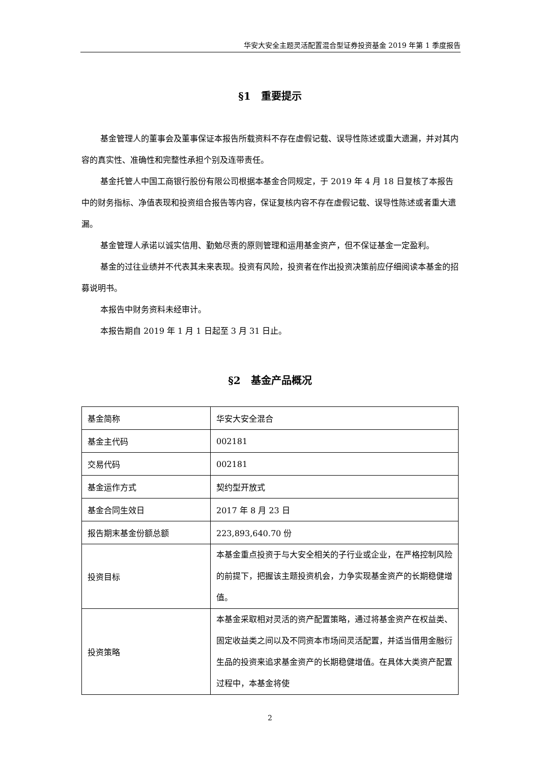华安大安全主题灵活配置混合型证券投资基金 2019 年第 1 季度报告
§1　重要提示
基金管理人的董事会及董事保证本报告所载资料不存在虚假记载、误导性陈述或重大遗漏，并对其内容的真实性、准确性和完整性承担个别及连带责任。
基金托管人中国工商银行股份有限公司根据本基金合同规定，于 2019 年 4 月 18 日复核了本报告中的财务指标、净值表现和投资组合报告等内容，保证复核内容不存在虚假记载、误导性陈述或者重大遗漏。
基金管理人承诺以诚实信用、勤勉尽责的原则管理和运用基金资产，但不保证基金一定盈利。
基金的过往业绩并不代表其未来表现。投资有风险，投资者在作出投资决策前应仔细阅读本基金的招募说明书。
本报告中财务资料未经审计。
本报告期自 2019 年 1 月 1 日起至 3 月 31 日止。
§2　基金产品概况
| 基金简称 | 华安大安全混合 |
| 基金主代码 | 002181 |
| 交易代码 | 002181 |
| 基金运作方式 | 契约型开放式 |
| 基金合同生效日 | 2017 年 8 月 23 日 |
| 报告期末基金份额总额 | 223,893,640.70 份 |
| 投资目标 | 本基金重点投资于与大安全相关的子行业或企业，在严格控制风险的前提下，把握该主题投资机会，力争实现基金资产的长期稳健增值。 |
| 投资策略 | 本基金采取相对灵活的资产配置策略，通过将基金资产在权益类、固定收益类之间以及不同资本市场间灵活配置，并适当借用金融衍生品的投资来追求基金资产的长期稳健增值。在具体大类资产配置过程中，本基金将使 |
2